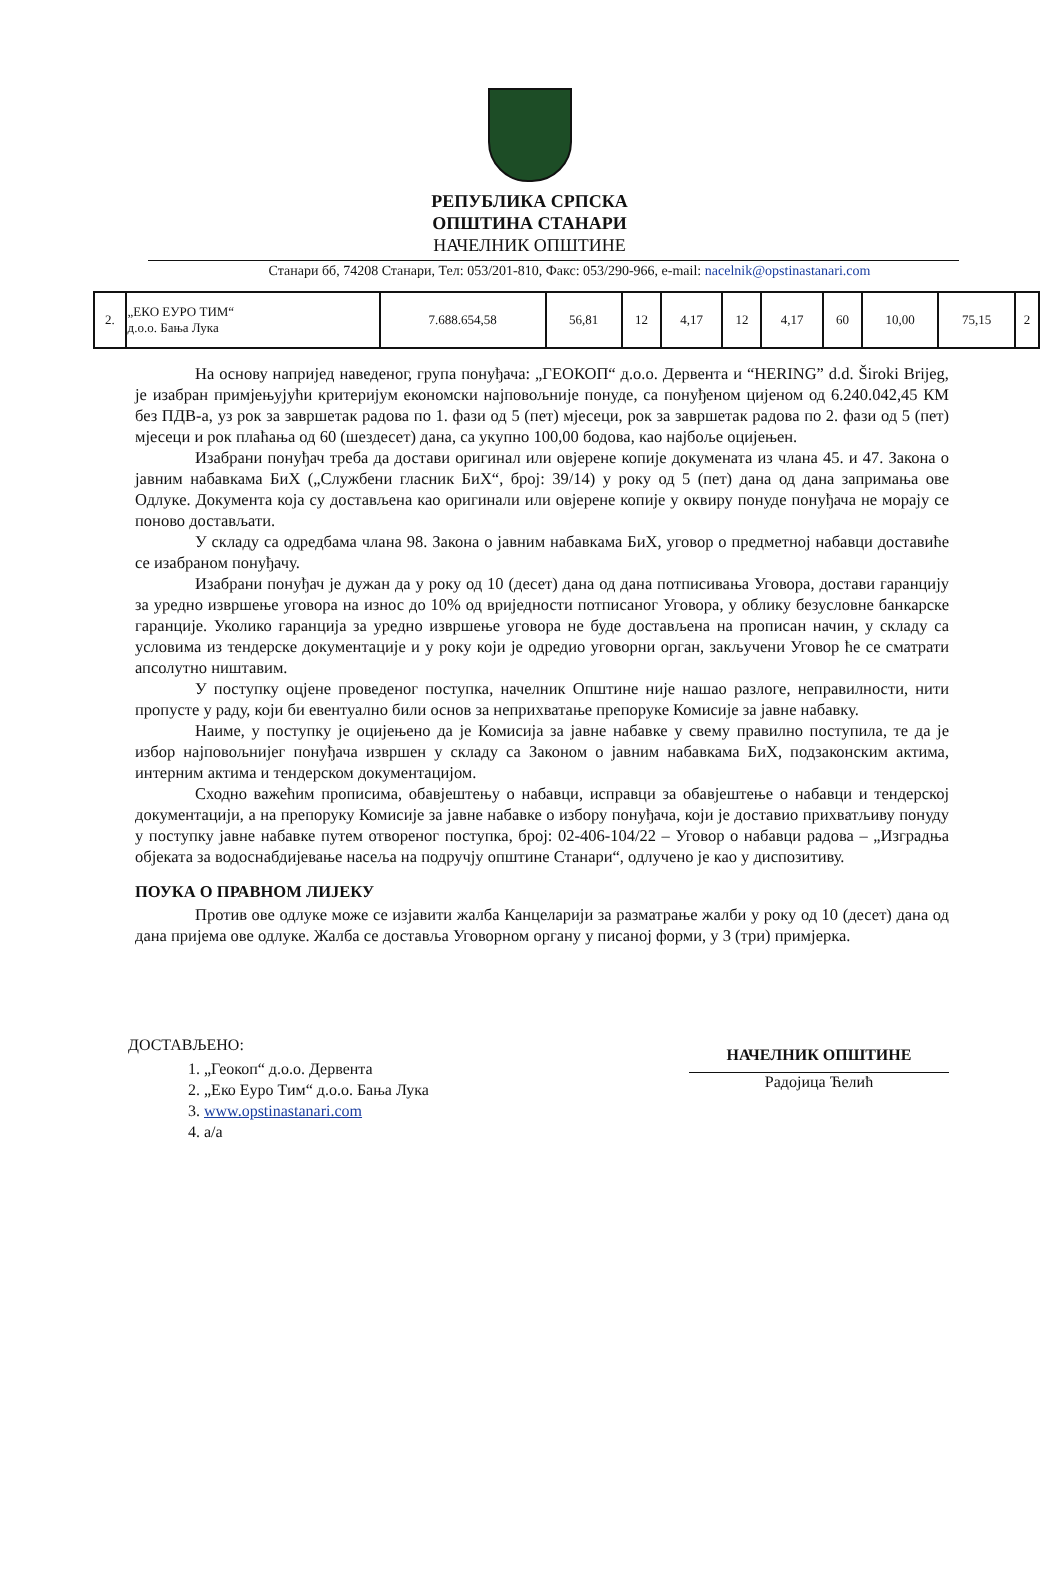РЕПУБЛИКА СРПСКА
ОПШТИНА СТАНАРИ
НАЧЕЛНИК ОПШТИНЕ
Станари бб, 74208 Станари, Тел: 053/201-810, Факс: 053/290-966, e-mail: nacelnik@opstinastanari.com
| 2. | „ЕКО ЕУРО ТИМ“ д.о.о. Бања Лука | 7.688.654,58 | 56,81 | 12 | 4,17 | 12 | 4,17 | 60 | 10,00 | 75,15 | 2 |
На основу напријед наведеног, група понуђача: „ГЕОКОП“ д.о.о. Дервента и “HERING” d.d. Široki Brijeg, је изабран примјењујући критеријум економски најповољније понуде, са понуђеном цијеном од 6.240.042,45 КМ без ПДВ-а, уз рок за завршетак радова по 1. фази од 5 (пет) мјесеци, рок за завршетак радова по 2. фази од 5 (пет) мјесеци и рок плаћања од 60 (шездесет) дана, са укупно 100,00 бодова, као најбоље оцијењен.
Изабрани понуђач треба да достави оригинал или овјерене копије докумената из члана 45. и 47. Закона о јавним набавкама БиХ („Службени гласник БиХ“, број: 39/14) у року од 5 (пет) дана од дана запримања ове Одлуке. Документа која су достављена као оригинали или овјерене копије у оквиру понуде понуђача не морају се поново достављати.
У складу са одредбама члана 98. Закона о јавним набавкама БиХ, уговор о предметној набавци доставиће се изабраном понуђачу.
Изабрани понуђач је дужан да у року од 10 (десет) дана од дана потписивања Уговора, достави гаранцију за уредно извршење уговора на износ до 10% од вриједности потписаног Уговора, у облику безусловне банкарске гаранције. Уколико гаранција за уредно извршење уговора не буде достављена на прописан начин, у складу са условима из тендерске документације и у року који је одредио уговорни орган, закључени Уговор ће се сматрати апсолутно ништавим.
У поступку оцјене проведеног поступка, начелник Општине није нашао разлоге, неправилности, нити пропусте у раду, који би евентуално били основ за неприхватање препоруке Комисије за јавне набавку.
Наиме, у поступку је оцијењено да је Комисија за јавне набавке у свему правилно поступила, те да је избор најповољнијег понуђача извршен у складу са Законом о јавним набавкама БиХ, подзаконским актима, интерним актима и тендерском документацијом.
Сходно важећим прописима, обавјештењу о набавци, исправци за обавјештење о набавци и тендерској документацији, а на препоруку Комисије за јавне набавке о избору понуђача, који је доставио прихватљиву понуду у поступку јавне набавке путем отвореног поступка, број: 02-406-104/22 – Уговор о набавци радова – „Изградња објеката за водоснабдијевање насеља на подручју општине Станари“, одлучено је као у диспозитиву.
ПОУКА О ПРАВНОМ ЛИЈЕКУ
Против ове одлуке може се изјавити жалба Канцеларији за разматрање жалби у року од 10 (десет) дана од дана пријема ове одлуке. Жалба се доставља Уговорном органу у писаној форми, у 3 (три) примјерка.
ДОСТАВЉЕНО:
1. „Геокоп“ д.о.о. Дервента
2. „Еко Еуро Тим“ д.о.о. Бања Лука
3. www.opstinastanari.com
4. а/а
НАЧЕЛНИК ОПШТИНЕ
Радојица Ћелић